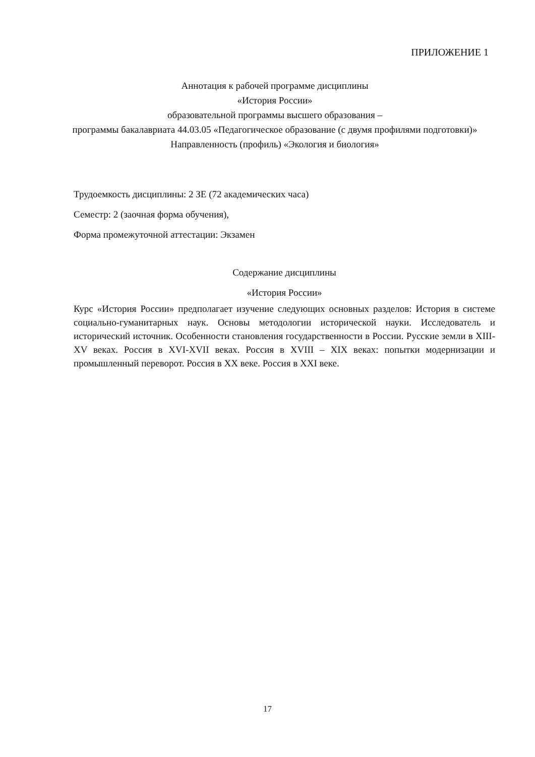ПРИЛОЖЕНИЕ 1
Аннотация к рабочей программе дисциплины
«История России»
образовательной программы высшего образования –
программы бакалавриата 44.03.05 «Педагогическое образование (с двумя профилями подготовки)»
Направленность (профиль) «Экология и биология»
Трудоемкость дисциплины: 2 ЗЕ (72 академических часа)
Семестр: 2 (заочная форма обучения),
Форма промежуточной аттестации: Экзамен
Содержание дисциплины
«История России»
Курс «История России» предполагает изучение следующих основных разделов: История в системе социально-гуманитарных наук. Основы методологии исторической науки. Исследователь и исторический источник. Особенности становления государственности в России. Русские земли в XIII-XV веках. Россия в XVI-XVII веках. Россия в XVIII – XIX веках: попытки модернизации и промышленный переворот. Россия в XX веке. Россия в XXI веке.
17